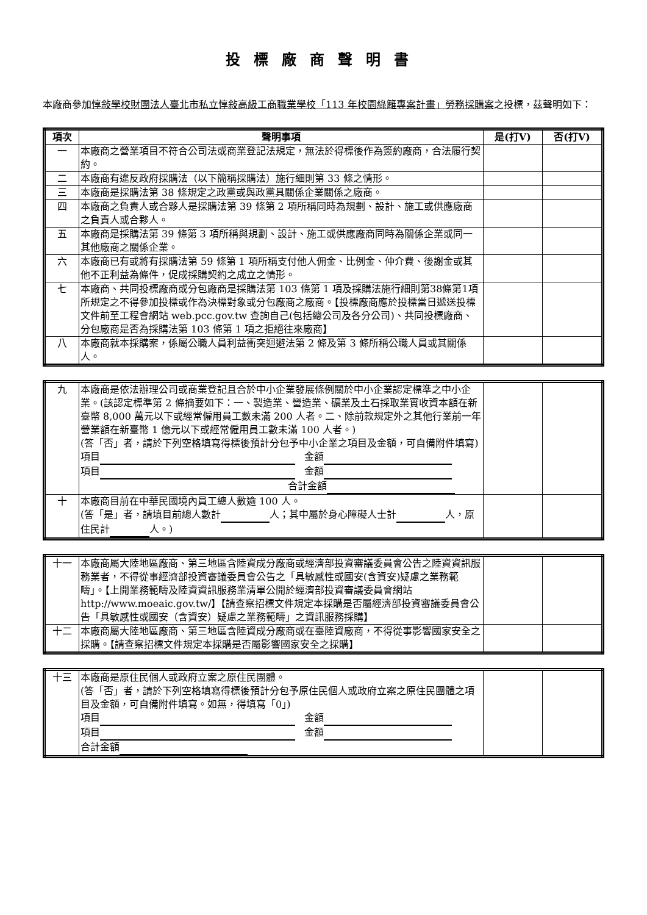投標廠商聲明書
本廠商參加惇敍學校財團法人臺北市私立惇敍高級工商職業學校「113 年校園綠籬專案計畫」勞務採購案之投標，茲聲明如下：
| 項次 | 聲明事項 | 是(打V) | 否(打V) |
| --- | --- | --- | --- |
| 一 | 本廠商之營業項目不符合公司法或商業登記法規定，無法於得標後作為簽約廠商，合法履行契約。 | | |
| 二 | 本廠商有違反政府採購法（以下簡稱採購法）施行細則第 33 條之情形。 | | |
| 三 | 本廠商是採購法第 38 條規定之政黨或與政黨具關係企業關係之廠商。 | | |
| 四 | 本廠商之負責人或合夥人是採購法第 39 條第 2 項所稱同時為規劃、設計、施工或供應廠商之負責人或合夥人。 | | |
| 五 | 本廠商是採購法第 39 條第 3 項所稱與規劃、設計、施工或供應廠商同時為關係企業或同一其他廠商之關係企業。 | | |
| 六 | 本廠商已有或將有採購法第 59 條第 1 項所稱支付他人佣金、比例金、仲介費、後謝金或其他不正利益為條件，促成採購契約之成立之情形。 | | |
| 七 | 本廠商、共同投標廠商或分包廠商是採購法第 103 條第 1 項及採購法施行細則第38條第1項所規定之不得參加投標或作為決標對象或分包廠商之廠商。【投標廠商應於投標當日遞送投標文件前至工程會網站 web.pcc.gov.tw 查詢自己(包括總公司及各分公司)、共同投標廠商、分包廠商是否為採購法第 103 條第 1 項之拒絕往來廠商】 | | |
| 八 | 本廠商就本採購案，係屬公職人員利益衝突迴避法第 2 條及第 3 條所稱公職人員或其關係人。 | | |
| 九 | 本廠商是依法辦理公司或商業登記且合於中小企業發展條例關於中小企業認定標準之中小企業。(該認定標準第 2 條摘要如下：一、製造業、營造業、礦業及土石採取業實收資本額在新臺幣 8,000 萬元以下或經常僱用員工數未滿 200 人者。二、除前款規定外之其他行業前一年營業額在新臺幣 1 億元以下或經常僱用員工數未滿 100 人者。) (答「否」者，請於下列空格填寫得標後預計分包予中小企業之項目及金額，可自備附件填寫) 項目 金額 項目 金額 合計金額 | | |
| 十 | 本廠商目前在中華民國境內員工總人數逾 100 人。 (答「是」者，請填目前總人數計 人；其中屬於身心障礙人士計 人，原住民計 人。) | | |
| 十一 | 本廠商屬大陸地區廠商、第三地區含陸資成分廠商或經濟部投資審議委員會公告之陸資資訊服務業者，不得從事經濟部投資審議委員會公告之「具敏感性或國安(含資安)疑慮之業務範疇」。【上開業務範疇及陸資資訊服務業清單公開於經濟部投資審議委員會網站 http://www.moeaic.gov.tw/】【請查察招標文件規定本採購是否屬經濟部投資審議委員會公告「具敏感性或國安（含資安）疑慮之業務範疇」之資訊服務採購】 | | |
| 十二 | 本廠商屬大陸地區廠商、第三地區含陸資成分廠商或在臺陸資廠商，不得從事影響國家安全之採購。【請查察招標文件規定本採購是否屬影響國家安全之採購】 | | |
| 十三 | 本廠商是原住民個人或政府立案之原住民團體。 (答「否」者，請於下列空格填寫得標後預計分包予原住民個人或政府立案之原住民團體之項目及金額，可自備附件填寫。如無，得填寫「0」) 項目 金額 項目 金額 合計金額 | | |